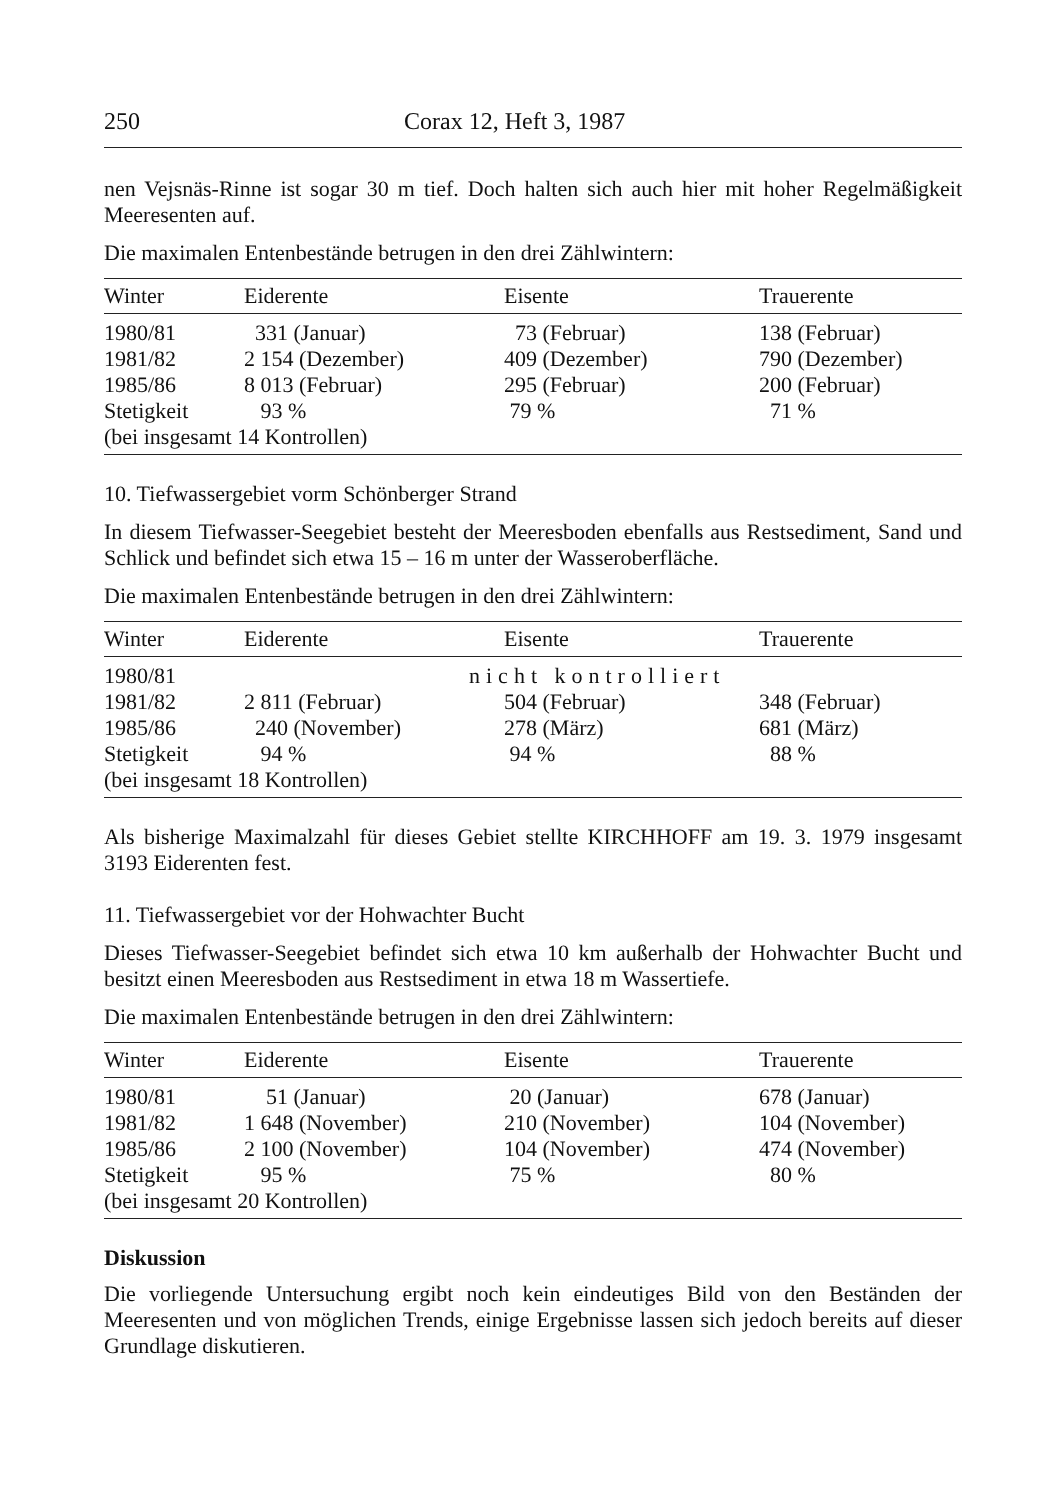250 Corax 12, Heft 3, 1987
nen Vejsnäs-Rinne ist sogar 30 m tief. Doch halten sich auch hier mit hoher Regelmäßigkeit Meeresenten auf.
Die maximalen Entenbestände betrugen in den drei Zählwintern:
| Winter | Eiderente | Eisente | Trauerente |
| --- | --- | --- | --- |
| 1980/81 | 331 (Januar) | 73 (Februar) | 138 (Februar) |
| 1981/82 | 2 154 (Dezember) | 409 (Dezember) | 790 (Dezember) |
| 1985/86 | 8 013 (Februar) | 295 (Februar) | 200 (Februar) |
| Stetigkeit | 93 % | 79 % | 71 % |
| (bei insgesamt 14 Kontrollen) | | | |
10. Tiefwassergebiet vorm Schönberger Strand
In diesem Tiefwasser-Seegebiet besteht der Meeresboden ebenfalls aus Restsediment, Sand und Schlick und befindet sich etwa 15 – 16 m unter der Wasseroberfläche.
Die maximalen Entenbestände betrugen in den drei Zählwintern:
| Winter | Eiderente | Eisente | Trauerente |
| --- | --- | --- | --- |
| 1980/81 | nicht kontrolliert | | |
| 1981/82 | 2 811 (Februar) | 504 (Februar) | 348 (Februar) |
| 1985/86 | 240 (November) | 278 (März) | 681 (März) |
| Stetigkeit | 94 % | 94 % | 88 % |
| (bei insgesamt 18 Kontrollen) | | | |
Als bisherige Maximalzahl für dieses Gebiet stellte KIRCHHOFF am 19. 3. 1979 insgesamt 3193 Eiderenten fest.
11. Tiefwassergebiet vor der Hohwachter Bucht
Dieses Tiefwasser-Seegebiet befindet sich etwa 10 km außerhalb der Hohwachter Bucht und besitzt einen Meeresboden aus Restsediment in etwa 18 m Wassertiefe.
Die maximalen Entenbestände betrugen in den drei Zählwintern:
| Winter | Eiderente | Eisente | Trauerente |
| --- | --- | --- | --- |
| 1980/81 | 51 (Januar) | 20 (Januar) | 678 (Januar) |
| 1981/82 | 1 648 (November) | 210 (November) | 104 (November) |
| 1985/86 | 2 100 (November) | 104 (November) | 474 (November) |
| Stetigkeit | 95 % | 75 % | 80 % |
| (bei insgesamt 20 Kontrollen) | | | |
Diskussion
Die vorliegende Untersuchung ergibt noch kein eindeutiges Bild von den Beständen der Meeresenten und von möglichen Trends, einige Ergebnisse lassen sich jedoch bereits auf dieser Grundlage diskutieren.